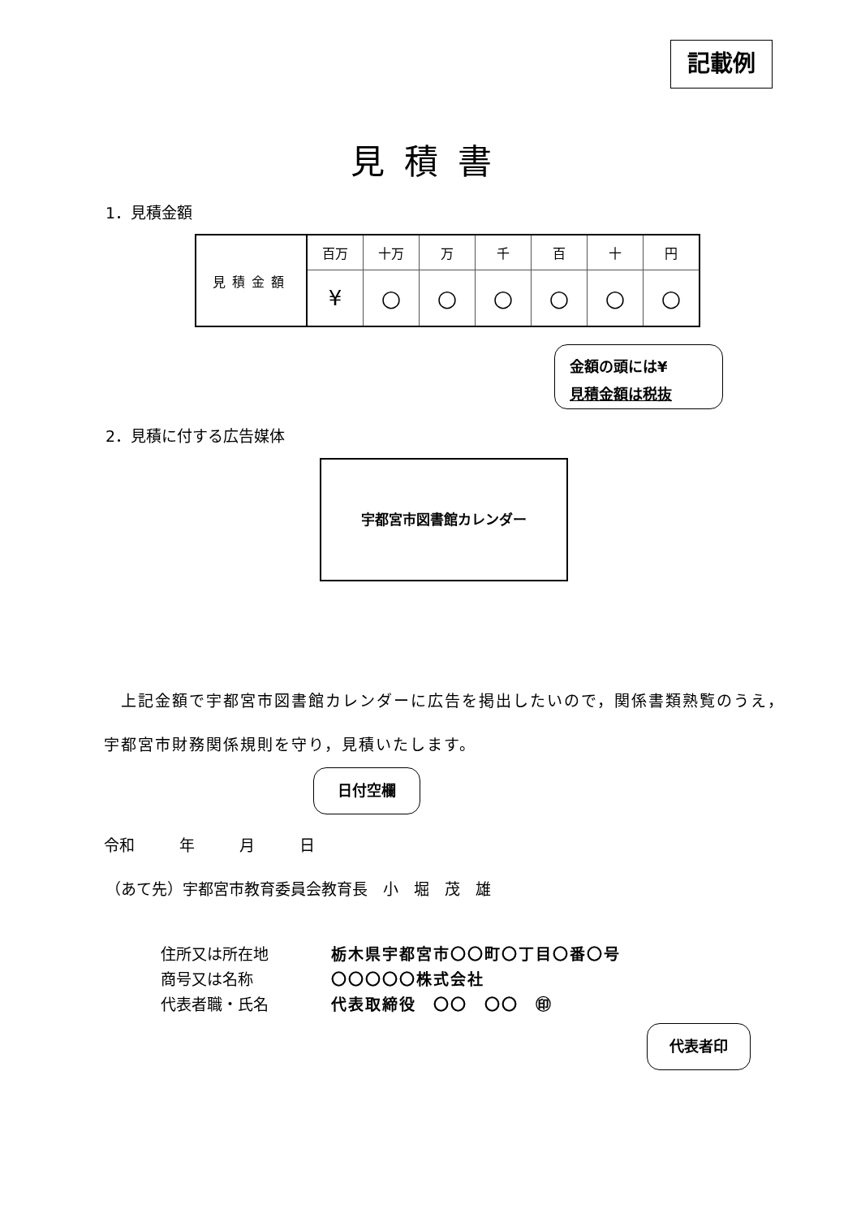記載例
見積書
1．見積金額
| 見積金額 | 百万 | 十万 | 万 | 千 | 百 | 十 | 円 |
| | ¥ | ○ | ○ | ○ | ○ | ○ | ○ |
金額の頭には¥
見積金額は税抜
2．見積に付する広告媒体
宇都宮市図書館カレンダー
　上記金額で宇都宮市図書館カレンダーに広告を掲出したいので，関係書類熟覧のうえ，宇都宮市財務関係規則を守り，見積いたします。
日付空欄
令和　 年　 月　 日
（あて先）宇都宮市教育委員会教育長　小　堀　茂　雄
住所又は所在地 栃木県宇都宮市〇〇町〇丁目〇番〇号 商号又は名称 〇〇〇〇〇株式会社 代表者職・氏名 代表取締役　〇〇　〇〇　㊞
代表者印